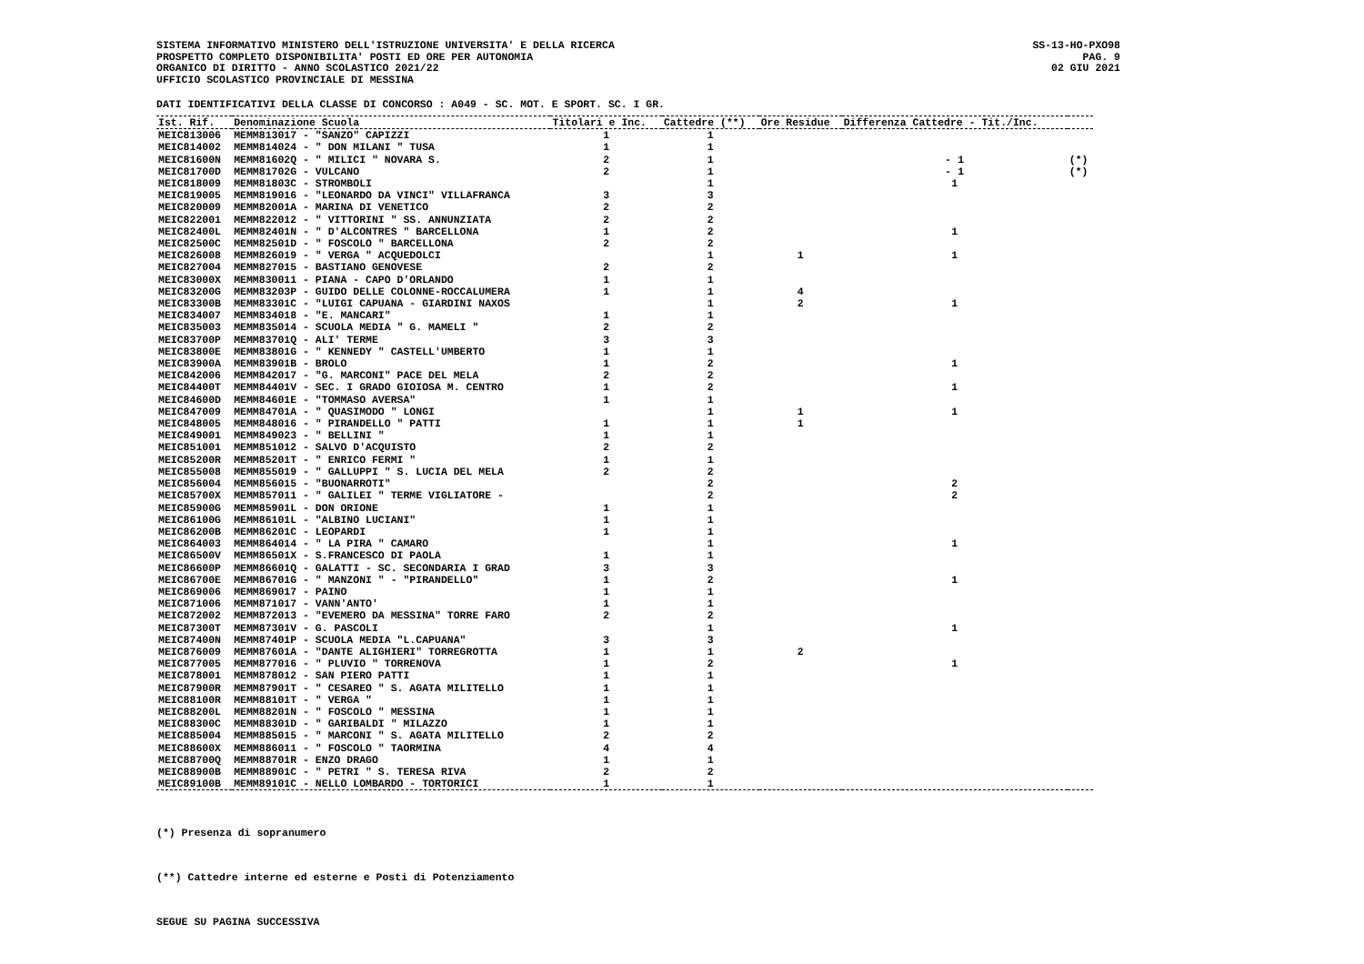SISTEMA INFORMATIVO MINISTERO DELL'ISTRUZIONE UNIVERSITA' E DELLA RICERCA
PROSPETTO COMPLETO DISPONIBILITA' POSTI ED ORE PER AUTONOMIA
ORGANICO DI DIRITTO - ANNO SCOLASTICO 2021/22
UFFICIO SCOLASTICO PROVINCIALE DI MESSINA
SS-13-HO-PXO98
PAG. 9
02 GIU 2021
DATI IDENTIFICATIVI DELLA CLASSE DI CONCORSO : A049 - SC. MOT. E SPORT. SC. I GR.
| Ist. Rif. | Denominazione Scuola | Titolari e Inc. | Cattedre (**) | Ore Residue | Differenza Cattedre - Tit./Inc. | |
| --- | --- | --- | --- | --- | --- | --- |
| MEIC813006 | MEMM813017 - "SANZO" CAPIZZI | 1 | 1 | | | |
| MEIC814002 | MEMM814024 - " DON MILANI " TUSA | 1 | 1 | | | |
| MEIC81600N | MEMM81602Q - " MILICI " NOVARA S. | 2 | 1 | | - 1 | (*) |
| MEIC81700D | MEMM81702G - VULCANO | 2 | 1 | | - 1 | (*) |
| MEIC818009 | MEMM81803C - STROMBOLI | | 1 | | 1 | |
| MEIC819005 | MEMM819016 - "LEONARDO DA VINCI" VILLAFRANCA | 3 | 3 | | | |
| MEIC820009 | MEMM82001A - MARINA DI VENETICO | 2 | 2 | | | |
| MEIC822001 | MEMM822012 - " VITTORINI " SS. ANNUNZIATA | 2 | 2 | | | |
| MEIC82400L | MEMM82401N - " D'ALCONTRES " BARCELLONA | 1 | 2 | | 1 | |
| MEIC82500C | MEMM82501D - " FOSCOLO " BARCELLONA | 2 | 2 | | | |
| MEIC826008 | MEMM826019 - " VERGA " ACQUEDOLCI | | 1 | 1 | 1 | |
| MEIC827004 | MEMM827015 - BASTIANO GENOVESE | 2 | 2 | | | |
| MEIC83000X | MEMM830011 - PIANA - CAPO D'ORLANDO | 1 | 1 | | | |
| MEIC83200G | MEMM83203P - GUIDO DELLE COLONNE-ROCCALUMERA | 1 | 1 | 4 | | |
| MEIC83300B | MEMM83301C - "LUIGI CAPUANA - GIARDINI NAXOS | | 1 | 2 | 1 | |
| MEIC834007 | MEMM834018 - "E. MANCARI" | 1 | 1 | | | |
| MEIC835003 | MEMM835014 - SCUOLA MEDIA " G. MAMELI " | 2 | 2 | | | |
| MEIC83700P | MEMM83701Q - ALI' TERME | 3 | 3 | | | |
| MEIC83800E | MEMM83801G - " KENNEDY " CASTELL'UMBERTO | 1 | 1 | | | |
| MEIC83900A | MEMM83901B - BROLO | 1 | 2 | | 1 | |
| MEIC842006 | MEMM842017 - "G. MARCONI" PACE DEL MELA | 2 | 2 | | | |
| MEIC84400T | MEMM84401V - SEC. I GRADO GIOIOSA M. CENTRO | 1 | 2 | | 1 | |
| MEIC84600D | MEMM84601E - "TOMMASO AVERSA" | 1 | 1 | | | |
| MEIC847009 | MEMM84701A - " QUASIMODO " LONGI | | 1 | 1 | 1 | |
| MEIC848005 | MEMM848016 - " PIRANDELLO " PATTI | 1 | 1 | 1 | | |
| MEIC849001 | MEMM849023 - " BELLINI " | 1 | 1 | | | |
| MEIC851001 | MEMM851012 - SALVO D'ACQUISTO | 2 | 2 | | | |
| MEIC85200R | MEMM85201T - " ENRICO FERMI " | 1 | 1 | | | |
| MEIC855008 | MEMM855019 - " GALLUPPI " S. LUCIA DEL MELA | 2 | 2 | | | |
| MEIC856004 | MEMM856015 - "BUONARROTI" | | 2 | | 2 | |
| MEIC85700X | MEMM857011 - " GALILEI " TERME VIGLIATORE - | | 2 | | 2 | |
| MEIC85900G | MEMM85901L - DON ORIONE | 1 | 1 | | | |
| MEIC86100G | MEMM86101L - "ALBINO LUCIANI" | 1 | 1 | | | |
| MEIC86200B | MEMM86201C - LEOPARDI | 1 | 1 | | | |
| MEIC864003 | MEMM864014 - " LA PIRA " CAMARO | | 1 | | 1 | |
| MEIC86500V | MEMM86501X - S.FRANCESCO DI PAOLA | 1 | 1 | | | |
| MEIC86600P | MEMM86601Q - GALATTI - SC. SECONDARIA I GRAD | 3 | 3 | | | |
| MEIC86700E | MEMM86701G - " MANZONI " - "PIRANDELLO" | 1 | 2 | | 1 | |
| MEIC869006 | MEMM869017 - PAINO | 1 | 1 | | | |
| MEIC871006 | MEMM871017 - VANN'ANTO' | 1 | 1 | | | |
| MEIC872002 | MEMM872013 - "EVEMERO DA MESSINA" TORRE FARO | 2 | 2 | | | |
| MEIC87300T | MEMM87301V - G. PASCOLI | | 1 | | 1 | |
| MEIC87400N | MEMM87401P - SCUOLA MEDIA "L.CAPUANA" | 3 | 3 | | | |
| MEIC876009 | MEMM87601A - "DANTE ALIGHIERI" TORREGROTTA | 1 | 1 | 2 | | |
| MEIC877005 | MEMM877016 - " PLUVIO " TORRENOVA | 1 | 2 | | 1 | |
| MEIC878001 | MEMM878012 - SAN PIERO PATTI | 1 | 1 | | | |
| MEIC87900R | MEMM87901T - " CESAREO " S. AGATA MILITELLO | 1 | 1 | | | |
| MEIC88100R | MEMM88101T - " VERGA " | 1 | 1 | | | |
| MEIC88200L | MEMM88201N - " FOSCOLO " MESSINA | 1 | 1 | | | |
| MEIC88300C | MEMM88301D - " GARIBALDI " MILAZZO | 1 | 1 | | | |
| MEIC885004 | MEMM885015 - " MARCONI " S. AGATA MILITELLO | 2 | 2 | | | |
| MEIC88600X | MEMM886011 - " FOSCOLO " TAORMINA | 4 | 4 | | | |
| MEIC88700Q | MEMM88701R - ENZO DRAGO | 1 | 1 | | | |
| MEIC88900B | MEMM88901C - " PETRI " S. TERESA RIVA | 2 | 2 | | | |
| MEIC89100B | MEMM89101C - NELLO LOMBARDO - TORTORICI | 1 | 1 | | | |
(*) Presenza di sopranumero
(**) Cattedre interne ed esterne e Posti di Potenziamento
SEGUE SU PAGINA SUCCESSIVA